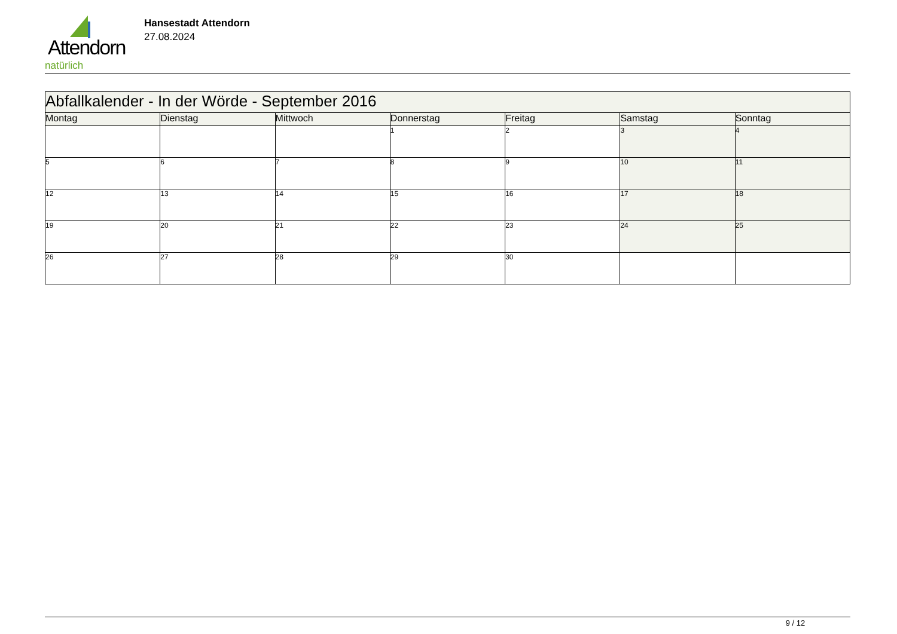Attendorn
natürlich
Hansestadt Attendorn
27.08.2024
| Abfallkalender - In der Wörde - September 2016 | | | | | | |
| Montag | Dienstag | Mittwoch | Donnerstag | Freitag | Samstag | Sonntag |
| | | | 1 | 2 | 3 | 4 |
| 5 | 6 | 7 | 8 | 9 | 10 | 11 |
| 12 | 13 | 14 | 15 | 16 | 17 | 18 |
| 19 | 20 | 21 | 22 | 23 | 24 | 25 |
| 26 | 27 | 28 | 29 | 30 | | |
9 / 12